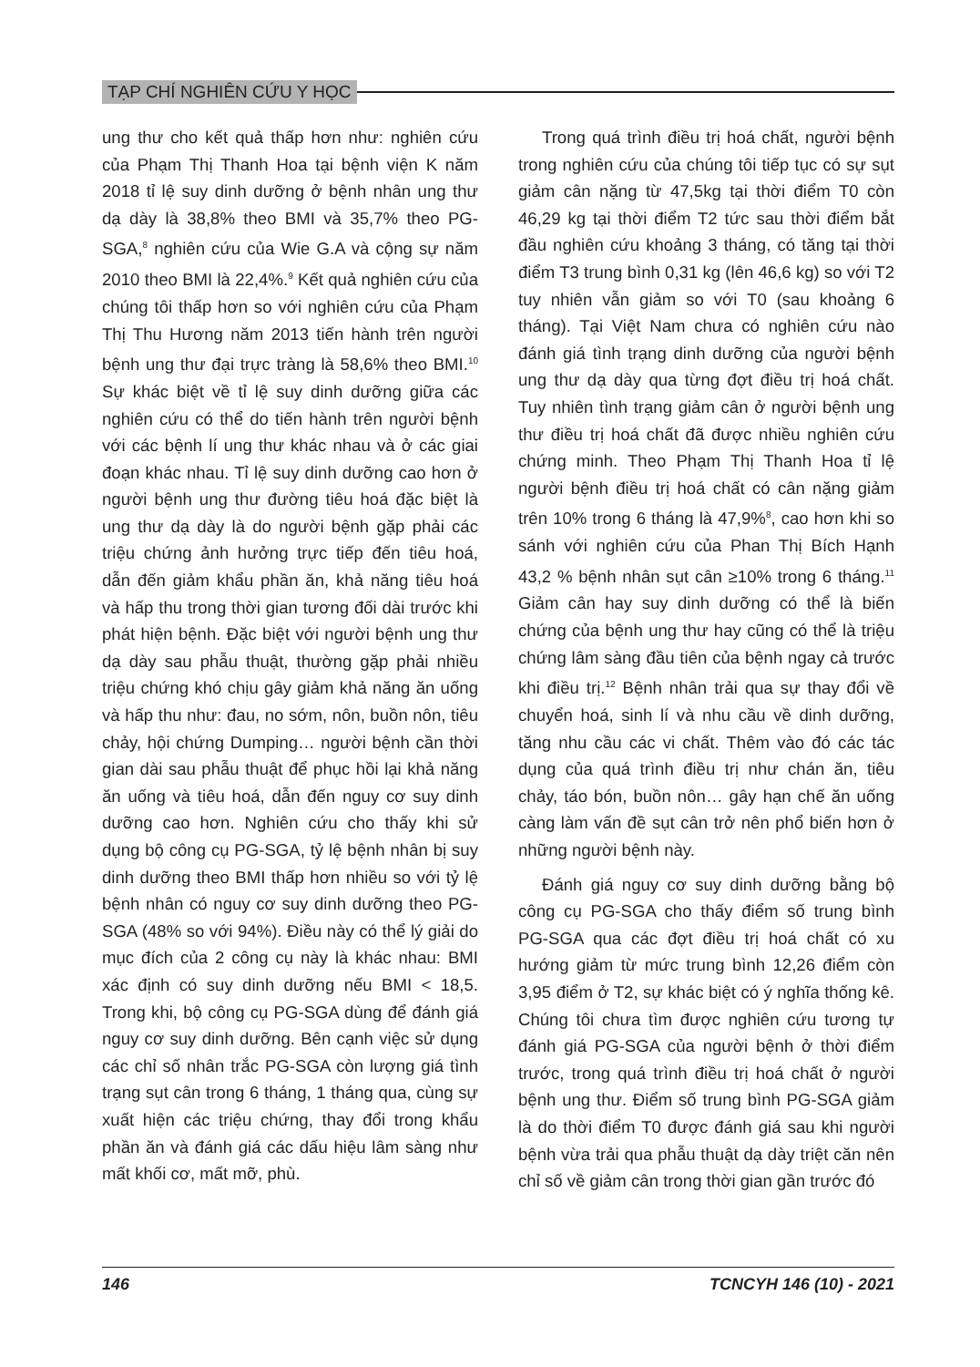TẠP CHÍ NGHIÊN CỨU Y HỌC
ung thư cho kết quả thấp hơn như: nghiên cứu của Phạm Thị Thanh Hoa tại bệnh viện K năm 2018 tỉ lệ suy dinh dưỡng ở bệnh nhân ung thư dạ dày là 38,8% theo BMI và 35,7% theo PG-SGA,<sup>8</sup> nghiên cứu của Wie G.A và cộng sự năm 2010 theo BMI là 22,4%.<sup>9</sup> Kết quả nghiên cứu của chúng tôi thấp hơn so với nghiên cứu của Phạm Thị Thu Hương năm 2013 tiến hành trên người bệnh ung thư đại trực tràng là 58,6% theo BMI.<sup>10</sup> Sự khác biệt về tỉ lệ suy dinh dưỡng giữa các nghiên cứu có thể do tiến hành trên người bệnh với các bệnh lí ung thư khác nhau và ở các giai đoạn khác nhau. Tỉ lệ suy dinh dưỡng cao hơn ở người bệnh ung thư đường tiêu hoá đặc biệt là ung thư dạ dày là do người bệnh gặp phải các triệu chứng ảnh hưởng trực tiếp đến tiêu hoá, dẫn đến giảm khẩu phần ăn, khả năng tiêu hoá và hấp thu trong thời gian tương đối dài trước khi phát hiện bệnh. Đặc biệt với người bệnh ung thư dạ dày sau phẫu thuật, thường gặp phải nhiều triệu chứng khó chịu gây giảm khả năng ăn uống và hấp thu như: đau, no sớm, nôn, buồn nôn, tiêu chảy, hội chứng Dumping… người bệnh cần thời gian dài sau phẫu thuật để phục hồi lại khả năng ăn uống và tiêu hoá, dẫn đến nguy cơ suy dinh dưỡng cao hơn. Nghiên cứu cho thấy khi sử dụng bộ công cụ PG-SGA, tỷ lệ bệnh nhân bị suy dinh dưỡng theo BMI thấp hơn nhiều so với tỷ lệ bệnh nhân có nguy cơ suy dinh dưỡng theo PG-SGA (48% so với 94%). Điều này có thể lý giải do mục đích của 2 công cụ này là khác nhau: BMI xác định có suy dinh dưỡng nếu BMI < 18,5. Trong khi, bộ công cụ PG-SGA dùng để đánh giá nguy cơ suy dinh dưỡng. Bên cạnh việc sử dụng các chỉ số nhân trắc PG-SGA còn lượng giá tình trạng sụt cân trong 6 tháng, 1 tháng qua, cùng sự xuất hiện các triệu chứng, thay đổi trong khẩu phần ăn và đánh giá các dấu hiệu lâm sàng như mất khối cơ, mất mỡ, phù.
Trong quá trình điều trị hoá chất, người bệnh trong nghiên cứu của chúng tôi tiếp tục có sự sụt giảm cân nặng từ 47,5kg tại thời điểm T0 còn 46,29 kg tại thời điểm T2 tức sau thời điểm bắt đầu nghiên cứu khoảng 3 tháng, có tăng tại thời điểm T3 trung bình 0,31 kg (lên 46,6 kg) so với T2 tuy nhiên vẫn giảm so với T0 (sau khoảng 6 tháng). Tại Việt Nam chưa có nghiên cứu nào đánh giá tình trạng dinh dưỡng của người bệnh ung thư dạ dày qua từng đợt điều trị hoá chất. Tuy nhiên tình trạng giảm cân ở người bệnh ung thư điều trị hoá chất đã được nhiều nghiên cứu chứng minh. Theo Phạm Thị Thanh Hoa tỉ lệ người bệnh điều trị hoá chất có cân nặng giảm trên 10% trong 6 tháng là 47,9%<sup>8</sup>, cao hơn khi so sánh với nghiên cứu của Phan Thị Bích Hạnh 43,2 % bệnh nhân sụt cân ≥10% trong 6 tháng.<sup>11</sup> Giảm cân hay suy dinh dưỡng có thể là biến chứng của bệnh ung thư hay cũng có thể là triệu chứng lâm sàng đầu tiên của bệnh ngay cả trước khi điều trị.<sup>12</sup> Bệnh nhân trải qua sự thay đổi về chuyển hoá, sinh lí và nhu cầu về dinh dưỡng, tăng nhu cầu các vi chất. Thêm vào đó các tác dụng của quá trình điều trị như chán ăn, tiêu chảy, táo bón, buồn nôn… gây hạn chế ăn uống càng làm vấn đề sụt cân trở nên phổ biến hơn ở những người bệnh này.
Đánh giá nguy cơ suy dinh dưỡng bằng bộ công cụ PG-SGA cho thấy điểm số trung bình PG-SGA qua các đợt điều trị hoá chất có xu hướng giảm từ mức trung bình 12,26 điểm còn 3,95 điểm ở T2, sự khác biệt có ý nghĩa thống kê. Chúng tôi chưa tìm được nghiên cứu tương tự đánh giá PG-SGA của người bệnh ở thời điểm trước, trong quá trình điều trị hoá chất ở người bệnh ung thư. Điểm số trung bình PG-SGA giảm là do thời điểm T0 được đánh giá sau khi người bệnh vừa trải qua phẫu thuật dạ dày triệt căn nên chỉ số về giảm cân trong thời gian gần trước đó
146 TCNCYH 146 (10) - 2021